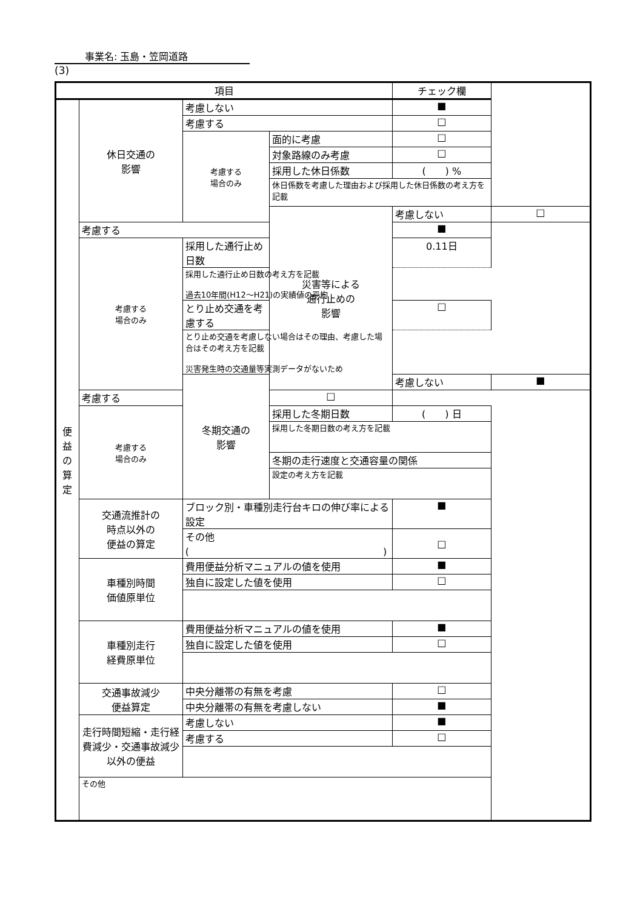事業名: 玉島・笠岡道路
(3)
| 項目 | | | | チェック欄 | |
| --- | --- | --- | --- | --- | --- |
| 便 益 の 算 定 | 休日交通の 影響 | 考慮しない | | ■ | |
| | | 考慮する | | □ | |
| | | 考慮する 場合のみ | 面的に考慮 | □ | |
| | | | 対象路線のみ考慮 | □ | |
| | | | 採用した休日係数 | ( ) % | |
| | | | 休日係数を考慮した理由および採用した休日係数の考え方を記載 | | |
| | | | 災害等による 通行止めの 影響 | 考慮しない | □ |
| | 考慮する | | | ■ | |
| | 考慮する 場合のみ | 採用した通行止め日数 | | 0.11日 | |
| | | 採用した通行止め日数の考え方を記載 過去10年間(H12～H21)の実績値の平均 | | | |
| | | とり止め交通を考慮する | | □ | |
| | | とり止め交通を考慮しない場合はその理由、考慮した場合はその考え方を記載 災害発生時の交通量等実測データがないため | | | |
| | | 冬期交通の 影響 | | 考慮しない | ■ |
| | 考慮する | | □ | | |
| | 考慮する 場合のみ | | 採用した冬期日数 | ( ) 日 | |
| | | | 採用した冬期日数の考え方を記載 | | |
| | | | 冬期の走行速度と交通容量の関係 | | |
| | | | 設定の考え方を記載 | | |
| | 交通流推計の 時点以外の 便益の算定 | ブロック別・車種別走行台キロの伸び率による設定 | | ■ | |
| | | その他 ( ) | | □ | |
| | 車種別時間 価値原単位 | 費用便益分析マニュアルの値を使用 | | ■ | |
| | | 独自に設定した値を使用 | | □ | |
| | 車種別走行 経費原単位 | 費用便益分析マニュアルの値を使用 | | ■ | |
| | | 独自に設定した値を使用 | | □ | |
| | 交通事故減少 便益算定 | 中央分離帯の有無を考慮 | | □ | |
| | | 中央分離帯の有無を考慮しない | | ■ | |
| | 走行時間短縮・走行経費減少・交通事故減少以外の便益 | 考慮しない | | ■ | |
| | | 考慮する | | □ | |
| | その他 | | | | |